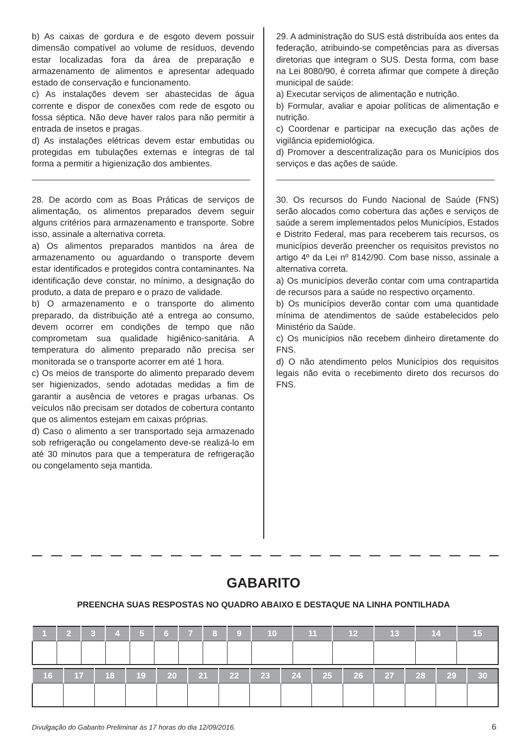b) As caixas de gordura e de esgoto devem possuir dimensão compatível ao volume de resíduos, devendo estar localizadas fora da área de preparação e armazenamento de alimentos e apresentar adequado estado de conservação e funcionamento.
c) As instalações devem ser abastecidas de água corrente e dispor de conexões com rede de esgoto ou fossa séptica. Não deve haver ralos para não permitir a entrada de insetos e pragas.
d) As instalações elétricas devem estar embutidas ou protegidas em tubulações externas e íntegras de tal forma a permitir a higienização dos ambientes.
28. De acordo com as Boas Práticas de serviços de alimentação, os alimentos preparados devem seguir alguns critérios para armazenamento e transporte. Sobre isso, assinale a alternativa correta.
a) Os alimentos preparados mantidos na área de armazenamento ou aguardando o transporte devem estar identificados e protegidos contra contaminantes. Na identificação deve constar, no mínimo, a designação do produto, a data de preparo e o prazo de validade.
b) O armazenamento e o transporte do alimento preparado, da distribuição até a entrega ao consumo, devem ocorrer em condições de tempo que não comprometam sua qualidade higiênico-sanitária. A temperatura do alimento preparado não precisa ser monitorada se o transporte acorrer em até 1 hora.
c) Os meios de transporte do alimento preparado devem ser higienizados, sendo adotadas medidas a fim de garantir a ausência de vetores e pragas urbanas. Os veículos não precisam ser dotados de cobertura contanto que os alimentos estejam em caixas próprias.
d) Caso o alimento a ser transportado seja armazenado sob refrigeração ou congelamento deve-se realizá-lo em até 30 minutos para que a temperatura de refrigeração ou congelamento seja mantida.
29. A administração do SUS está distribuída aos entes da federação, atribuindo-se competências para as diversas diretorias que integram o SUS. Desta forma, com base na Lei 8080/90, é correta afirmar que compete à direção municipal de saúde:
a) Executar serviços de alimentação e nutrição.
b) Formular, avaliar e apoiar políticas de alimentação e nutrição.
c) Coordenar e participar na execução das ações de vigilância epidemiológica.
d) Promover a descentralização para os Municípios dos serviços e das ações de saúde.
30. Os recursos do Fundo Nacional de Saúde (FNS) serão alocados como cobertura das ações e serviços de saúde a serem implementados pelos Municípios, Estados e Distrito Federal, mas para receberem tais recursos, os municípios deverão preencher os requisitos previstos no artigo 4º da Lei nº 8142/90. Com base nisso, assinale a alternativa correta.
a) Os municípios deverão contar com uma contrapartida de recursos para a saúde no respectivo orçamento.
b) Os municípios deverão contar com uma quantidade mínima de atendimentos de saúde estabelecidos pelo Ministério da Saúde.
c) Os municípios não recebem dinheiro diretamente do FNS.
d) O não atendimento pelos Municípios dos requisitos legais não evita o recebimento direto dos recursos do FNS.
GABARITO
PREENCHA SUAS RESPOSTAS NO QUADRO ABAIXO E DESTAQUE NA LINHA PONTILHADA
| 1 | 2 | 3 | 4 | 5 | 6 | 7 | 8 | 9 | 10 | 11 | 12 | 13 | 14 | 15 |
| --- | --- | --- | --- | --- | --- | --- | --- | --- | --- | --- | --- | --- | --- | --- |
| 16 | 17 | 18 | 19 | 20 | 21 | 22 | 23 | 24 | 25 | 26 | 27 | 28 | 29 | 30 |
| --- | --- | --- | --- | --- | --- | --- | --- | --- | --- | --- | --- | --- | --- | --- |
Divulgação do Gabarito Preliminar às 17 horas do dia 12/09/2016.
6